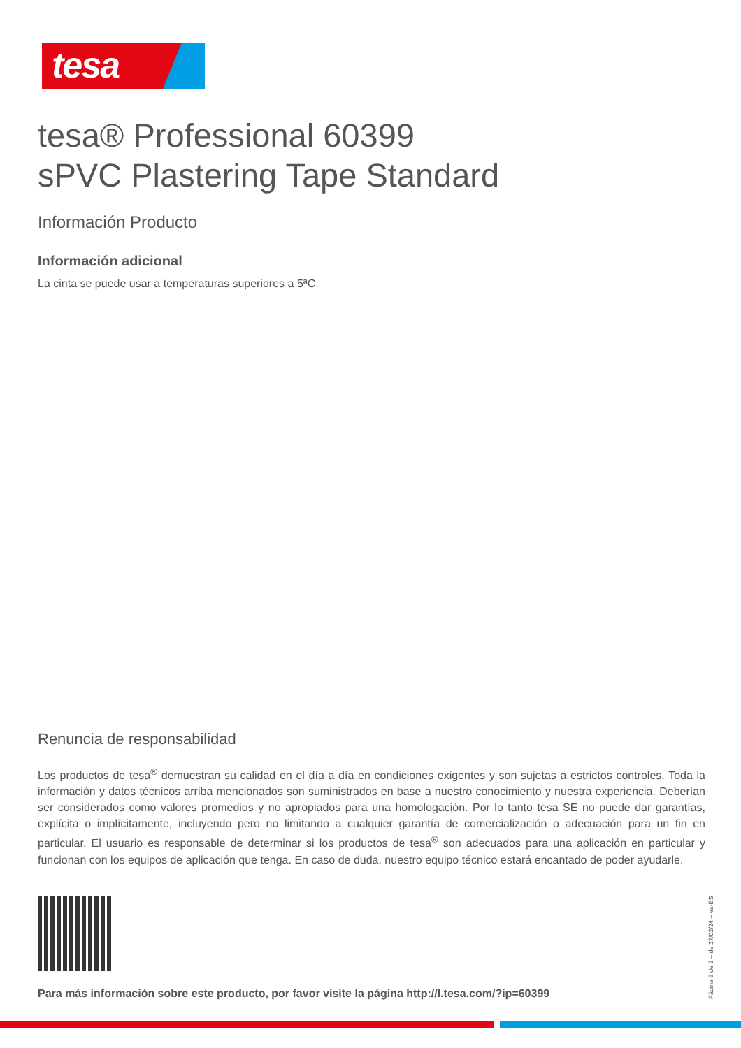tesa
tesa® Professional 60399
sPVC Plastering Tape Standard
Información Producto
Información adicional
La cinta se puede usar a temperaturas superiores a 5ªC
Renuncia de responsabilidad
Los productos de tesa<sup>®</sup> demuestran su calidad en el día a día en condiciones exigentes y son sujetas a estrictos controles. Toda la información y datos técnicos arriba mencionados son suministrados en base a nuestro conocimiento y nuestra experiencia. Deberían ser considerados como valores promedios y no apropiados para una homologación. Por lo tanto tesa SE no puede dar garantías, explícita o implícitamente, incluyendo pero no limitando a cualquier garantía de comercialización o adecuación para un fin en particular. El usuario es responsable de determinar si los productos de tesa<sup>®</sup> son adecuados para una aplicación en particular y funcionan con los equipos de aplicación que tenga. En caso de duda, nuestro equipo técnico estará encantado de poder ayudarle.
Para más información sobre este producto, por favor visite la página http://l.tesa.com/?ip=60399
Página 2 de 2 – de 27/02/24 – es-ES